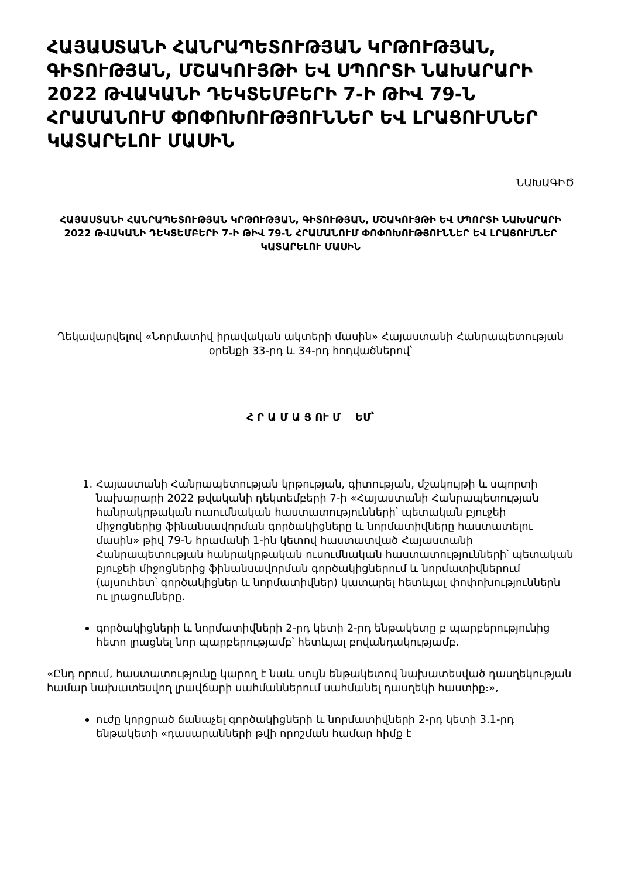ՀԱՅԱՍՏԱՆԻ ՀԱՆՐԱՊԵՏՈՒԹՅԱՆ ԿՐԹՈՒԹՅԱՆ, ԳԻՏՈՒԹՅԱՆ, ՄՇԱԿՈՒՅԹԻ ԵՎ ՍՊՈՐՏԻ ՆԱԽԱՐԱՐԻ 2022 ԹՎԱԿԱՆԻ ԴԵԿՏԵՄԲԵՐԻ 7-Ի ԹԻՎ 79-Ն ՀՐԱՄԱՆՈՒՄ ՓՈՓՈԽՈՒԹՅՈՒՆՆԵՐ ԵՎ ԼՐԱՑՈՒՄՆԵՐ ԿԱՏԱՐԵԼՈՒ ՄԱՍԻՆ
ՆԱԽԱԳԻԾ
ՀԱՅԱՍՏԱՆԻ ՀԱՆՐԱՊԵՏՈՒԹՅԱՆ ԿՐԹՈՒԹՅԱՆ, ԳԻՏՈՒԹՅԱՆ, ՄՇԱԿՈՒՅԹԻ ԵՎ ՍՊՈՐՏԻ ՆԱԽԱՐԱՐԻ 2022 ԹՎԱԿԱՆԻ ԴԵԿՏԵՄԲԵՐԻ 7-Ի ԹԻՎ 79-Ն ՀՐԱՄԱՆՈՒՄ ՓՈՓՈԽՈՒԹՅՈՒՆՆԵՐ ԵՎ ԼՐԱՑՈՒՄՆԵՐ ԿԱՏԱՐԵԼՈՒ ՄԱՍԻՆ
Ղեկավարվելով «Նորմատիվ իրավական ակտերի մասին» Հայաստանի Հանրապետության օրենքի 33-րդ և 34-րդ հոդվածներով՝
Հ Ր Ա Մ Ա Յ ՈՒ Մ ԵՄ՝
1. Հայաստանի Հանրապետության կրթության, գիտության, մշակույթի և սպորտի նախարարի 2022 թվականի դեկտեմբերի 7-ի «Հայաստանի Հանրապետության հանրակրթական ուսումնական հաստատությունների՝ պետական բյուջեի միջոցներից ֆինանսավորման գործակիցները և նորմատիվները հաստատելու մասին» թիվ 79-Ն հրամանի 1-ին կետով հաստատված Հայաստանի Հանրապետության հանրակրթական ուսումնական հաստատությունների՝ պետական բյուջեի միջոցներից ֆինանսավորման գործակիցներում և նորմատիվներում (այսուհետ՝ գործակիցներ և նորմատիվներ) կատարել հետևյալ փոփոխություններն ու լրացումները.
գործակիցների և նորմատիվների 2-րդ կետի 2-րդ ենթակետը բ պարբերությունից հետո լրացնել նոր պարբերությամբ՝ հետևյալ բովանդակությամբ.
«Ընդ որում, հաստատությունը կարող է նաև սույն ենթակետով նախատեսված դասղեկության համար նախատեսվող լրավճարի սահմաններում սահմանել դասղեկի հաստիք։»,
ուժը կորցրած ճանաչել գործակիցների և նորմատիվների 2-րդ կետի 3.1-րդ ենթակետի «դասարանների թվի որոշման համար հիմք է